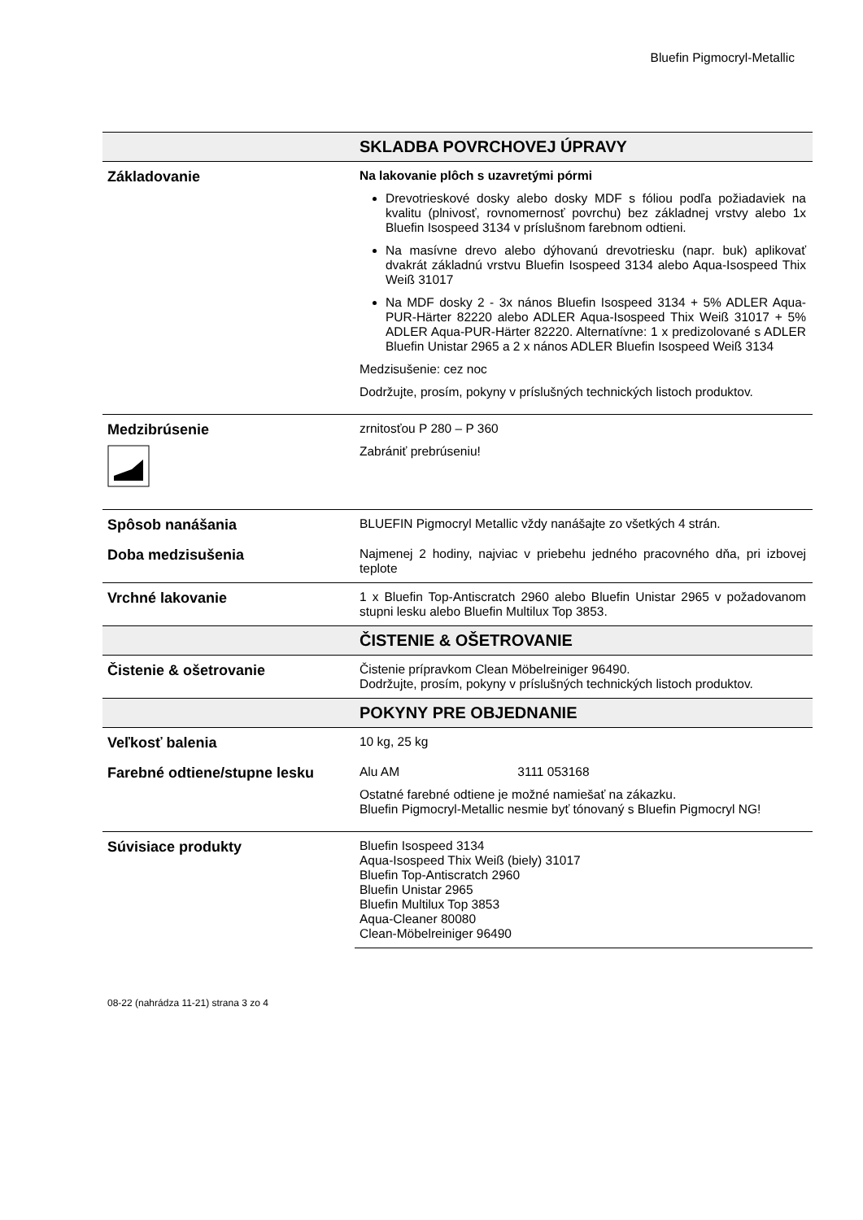Bluefin Pigmocryl-Metallic
| | SKLADBA POVRCHOVEJ ÚPRAVY |
| --- | --- |
| Základovanie | Na lakovanie plôch s uzavretými pórmi Drevotrieskové dosky alebo dosky MDF s fóliou podľa požiadaviek na kvalitu (plnivosť, rovnomernosť povrchu) bez základnej vrstvy alebo 1x Bluefin Isospeed 3134 v príslušnom farebnom odtieni. Na masívne drevo alebo dýhovanú drevotriesku (napr. buk) aplikovať dvakrát základnú vrstvu Bluefin Isospeed 3134 alebo Aqua-Isospeed Thix Weiß 31017 Na MDF dosky 2 - 3x nános Bluefin Isospeed 3134 + 5% ADLER Aqua-PUR-Härter 82220 alebo ADLER Aqua-Isospeed Thix Weiß 31017 + 5% ADLER Aqua-PUR-Härter 82220. Alternatívne: 1 x predizolované s ADLER Bluefin Unistar 2965 a 2 x nános ADLER Bluefin Isospeed Weiß 3134 Medzisušenie: cez noc Dodržujte, prosím, pokyny v príslušných technických listoch produktov. |
| Medzibrúsenie | zrnitosťou P 280 – P 360 Zabrániť prebrúseniu! |
| Spôsob nanášania | BLUEFIN Pigmocryl Metallic vždy nanášajte zo všetkých 4 strán. |
| Doba medzisušenia | Najmenej 2 hodiny, najviac v priebehu jedného pracovného dňa, pri izbovej teplote |
| Vrchné lakovanie | 1 x Bluefin Top-Antiscratch 2960 alebo Bluefin Unistar 2965 v požadovanom stupni lesku alebo Bluefin Multilux Top 3853. |
| | ČISTENIE & OŠETROVANIE |
| Čistenie & ošetrovanie | Čistenie prípravkom Clean Möbelreiniger 96490. Dodržujte, prosím, pokyny v príslušných technických listoch produktov. |
| | POKYNY PRE OBJEDNANIE |
| Veľkosť balenia | 10 kg, 25 kg |
| Farebné odtiene/stupne lesku | Alu AM 3111 053168 Ostatné farebné odtiene je možné namiešať na zákazku. Bluefin Pigmocryl-Metallic nesmie byť tónovaný s Bluefin Pigmocryl NG! |
| Súvisiace produkty | Bluefin Isospeed 3134 Aqua-Isospeed Thix Weiß (biely) 31017 Bluefin Top-Antiscratch 2960 Bluefin Unistar 2965 Bluefin Multilux Top 3853 Aqua-Cleaner 80080 Clean-Möbelreiniger 96490 |
08-22 (nahrádza 11-21) strana 3 zo 4